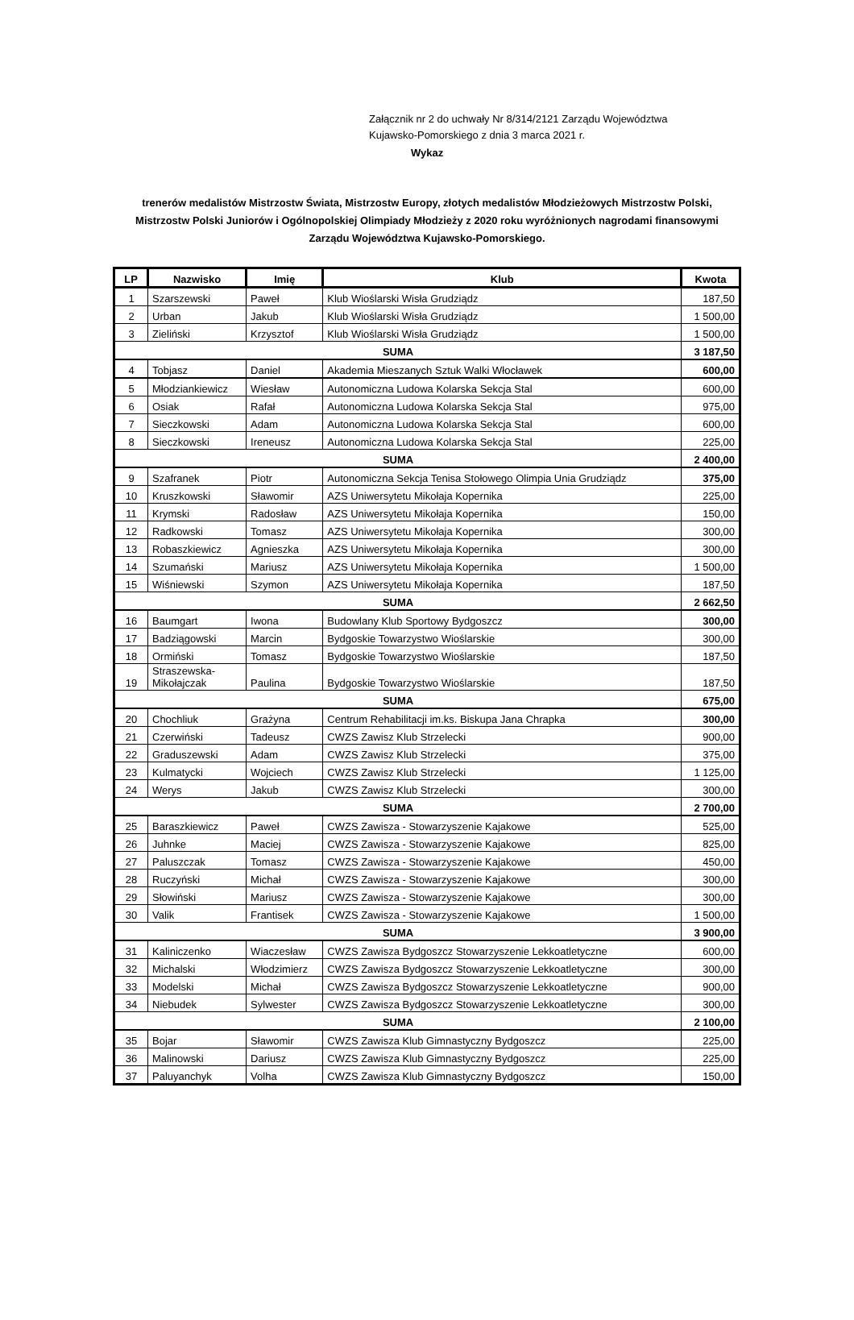Załącznik nr 2 do uchwały Nr 8/314/2121 Zarządu Województwa
Kujawsko-Pomorskiego z dnia 3 marca 2021 r.
Wykaz
trenerów medalistów Mistrzostw Świata, Mistrzostw Europy, złotych medalistów Młodzieżowych Mistrzostw Polski, Mistrzostw Polski Juniorów i Ogólnopolskiej Olimpiady Młodzieży z 2020 roku wyróżnionych nagrodami finansowymi Zarządu Województwa Kujawsko-Pomorskiego.
| LP | Nazwisko | Imię | Klub | Kwota |
| --- | --- | --- | --- | --- |
| 1 | Szarszewski | Paweł | Klub Wioślarski Wisła Grudziądz | 187,50 |
| 2 | Urban | Jakub | Klub Wioślarski Wisła Grudziądz | 1 500,00 |
| 3 | Zieliński | Krzysztof | Klub Wioślarski Wisła Grudziądz | 1 500,00 |
| SUMA | | | | 3 187,50 |
| 4 | Tobjasz | Daniel | Akademia Mieszanych Sztuk Walki Włocławek | 600,00 |
| 5 | Młodziankiewicz | Wiesław | Autonomiczna Ludowa Kolarska Sekcja Stal | 600,00 |
| 6 | Osiak | Rafał | Autonomiczna Ludowa Kolarska Sekcja Stal | 975,00 |
| 7 | Sieczkowski | Adam | Autonomiczna Ludowa Kolarska Sekcja Stal | 600,00 |
| 8 | Sieczkowski | Ireneusz | Autonomiczna Ludowa Kolarska Sekcja Stal | 225,00 |
| SUMA | | | | 2 400,00 |
| 9 | Szafranek | Piotr | Autonomiczna Sekcja Tenisa Stołowego Olimpia Unia Grudziądz | 375,00 |
| 10 | Kruszkowski | Sławomir | AZS Uniwersytetu Mikołaja Kopernika | 225,00 |
| 11 | Krymski | Radosław | AZS Uniwersytetu Mikołaja Kopernika | 150,00 |
| 12 | Radkowski | Tomasz | AZS Uniwersytetu Mikołaja Kopernika | 300,00 |
| 13 | Robaszkiewicz | Agnieszka | AZS Uniwersytetu Mikołaja Kopernika | 300,00 |
| 14 | Szumański | Mariusz | AZS Uniwersytetu Mikołaja Kopernika | 1 500,00 |
| 15 | Wiśniewski | Szymon | AZS Uniwersytetu Mikołaja Kopernika | 187,50 |
| SUMA | | | | 2 662,50 |
| 16 | Baumgart | Iwona | Budowlany Klub Sportowy Bydgoszcz | 300,00 |
| 17 | Badziągowski | Marcin | Bydgoskie Towarzystwo Wioślarskie | 300,00 |
| 18 | Ormiński | Tomasz | Bydgoskie Towarzystwo Wioślarskie | 187,50 |
| 19 | Straszewska- Mikołajczak | Paulina | Bydgoskie Towarzystwo Wioślarskie | 187,50 |
| SUMA | | | | 675,00 |
| 20 | Chochliuk | Grażyna | Centrum Rehabilitacji im.ks. Biskupa Jana Chrapka | 300,00 |
| 21 | Czerwiński | Tadeusz | CWZS Zawisz Klub Strzelecki | 900,00 |
| 22 | Graduszewski | Adam | CWZS Zawisz Klub Strzelecki | 375,00 |
| 23 | Kulmatycki | Wojciech | CWZS Zawisz Klub Strzelecki | 1 125,00 |
| 24 | Werys | Jakub | CWZS Zawisz Klub Strzelecki | 300,00 |
| SUMA | | | | 2 700,00 |
| 25 | Baraszkiewicz | Paweł | CWZS Zawisza - Stowarzyszenie Kajakowe | 525,00 |
| 26 | Juhnke | Maciej | CWZS Zawisza - Stowarzyszenie Kajakowe | 825,00 |
| 27 | Paluszczak | Tomasz | CWZS Zawisza - Stowarzyszenie Kajakowe | 450,00 |
| 28 | Ruczyński | Michał | CWZS Zawisza - Stowarzyszenie Kajakowe | 300,00 |
| 29 | Słowiński | Mariusz | CWZS Zawisza - Stowarzyszenie Kajakowe | 300,00 |
| 30 | Valik | Frantisek | CWZS Zawisza - Stowarzyszenie Kajakowe | 1 500,00 |
| SUMA | | | | 3 900,00 |
| 31 | Kaliniczenko | Wiaczesław | CWZS Zawisza Bydgoszcz Stowarzyszenie Lekkoatletyczne | 600,00 |
| 32 | Michalski | Włodzimierz | CWZS Zawisza Bydgoszcz Stowarzyszenie Lekkoatletyczne | 300,00 |
| 33 | Modelski | Michał | CWZS Zawisza Bydgoszcz Stowarzyszenie Lekkoatletyczne | 900,00 |
| 34 | Niebudek | Sylwester | CWZS Zawisza Bydgoszcz Stowarzyszenie Lekkoatletyczne | 300,00 |
| SUMA | | | | 2 100,00 |
| 35 | Bojar | Sławomir | CWZS Zawisza Klub Gimnastyczny Bydgoszcz | 225,00 |
| 36 | Malinowski | Dariusz | CWZS Zawisza Klub Gimnastyczny Bydgoszcz | 225,00 |
| 37 | Paluyanchyk | Volha | CWZS Zawisza Klub Gimnastyczny Bydgoszcz | 150,00 |